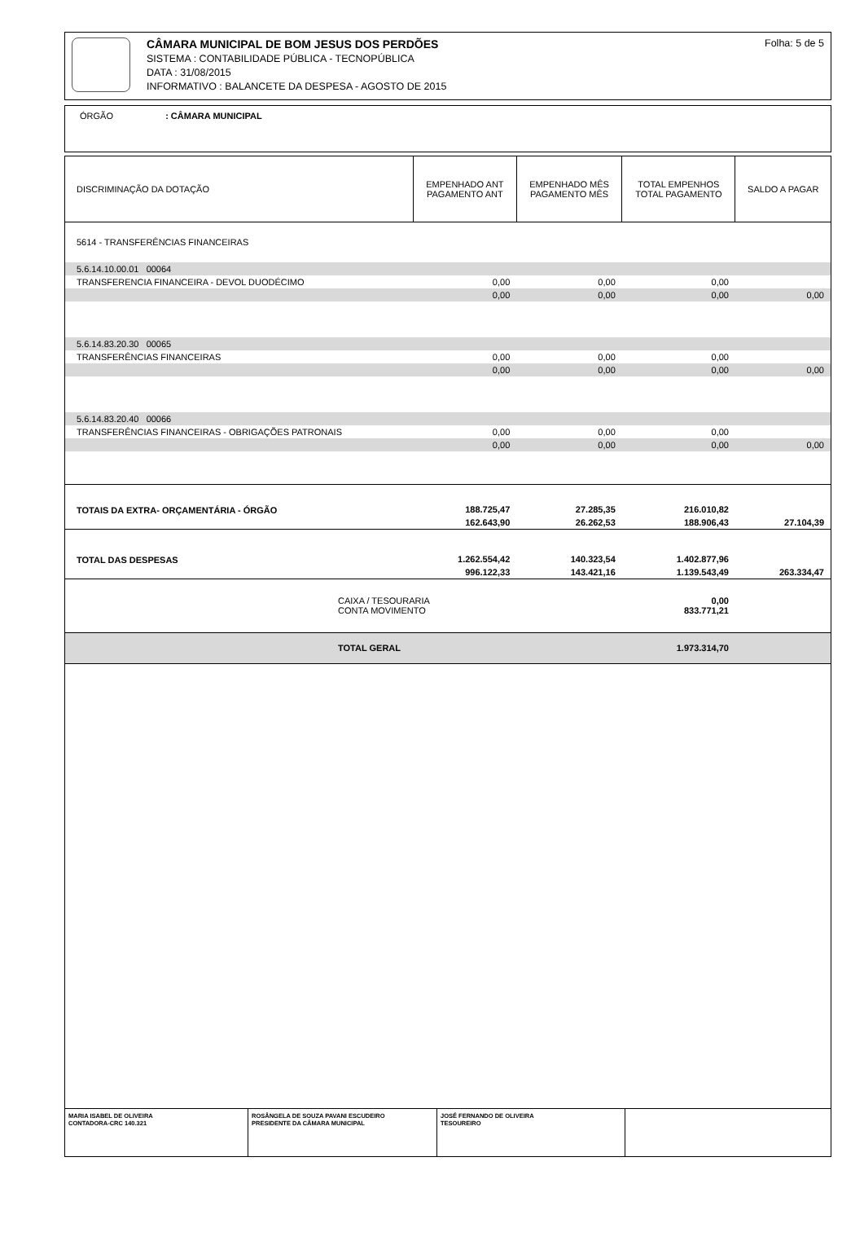CÂMARA MUNICIPAL DE BOM JESUS DOS PERDÕES
SISTEMA : CONTABILIDADE PÚBLICA - TECNOPÚBLICA
DATA : 31/08/2015
INFORMATIVO : BALANCETE DA DESPESA - AGOSTO DE 2015
Folha: 5 de 5
ÓRGÃO : CÂMARA MUNICIPAL
| DISCRIMINAÇÃO DA DOTAÇÃO | EMPENHADO ANT PAGAMENTO ANT | EMPENHADO MÊS PAGAMENTO MÊS | TOTAL EMPENHOS TOTAL PAGAMENTO | SALDO A PAGAR |
| --- | --- | --- | --- | --- |
| 5614 - TRANSFERÊNCIAS FINANCEIRAS | | | | |
| 5.6.14.10.00.01 00064 | | | | |
| TRANSFERENCIA FINANCEIRA - DEVOL DUODÉCIMO | 0,00 | 0,00 | 0,00 | |
| | 0,00 | 0,00 | 0,00 | 0,00 |
| 5.6.14.83.20.30 00065 | | | | |
| TRANSFERÊNCIAS FINANCEIRAS | 0,00 | 0,00 | 0,00 | |
| | 0,00 | 0,00 | 0,00 | 0,00 |
| 5.6.14.83.20.40 00066 | | | | |
| TRANSFERÊNCIAS FINANCEIRAS - OBRIGAÇÕES PATRONAIS | 0,00 | 0,00 | 0,00 | |
| | 0,00 | 0,00 | 0,00 | 0,00 |
| TOTAIS DA EXTRA- ORÇAMENTÁRIA - ÓRGÃO | 188.725,47 | 27.285,35 | 216.010,82 | |
| | 162.643,90 | 26.262,53 | 188.906,43 | 27.104,39 |
| TOTAL DAS DESPESAS | 1.262.554,42 | 140.323,54 | 1.402.877,96 | |
| | 996.122,33 | 143.421,16 | 1.139.543,49 | 263.334,47 |
| CAIXA / TESOURARIA CONTA MOVIMENTO | | | 0,00 833.771,21 | |
| TOTAL GERAL | | | 1.973.314,70 | |
MARIA ISABEL DE OLIVEIRA
CONTADORA-CRC 140.321
ROSÂNGELA DE SOUZA PAVANI ESCUDEIRO
PRESIDENTE DA CÂMARA MUNICIPAL
JOSÉ FERNANDO DE OLIVEIRA
TESOUREIRO